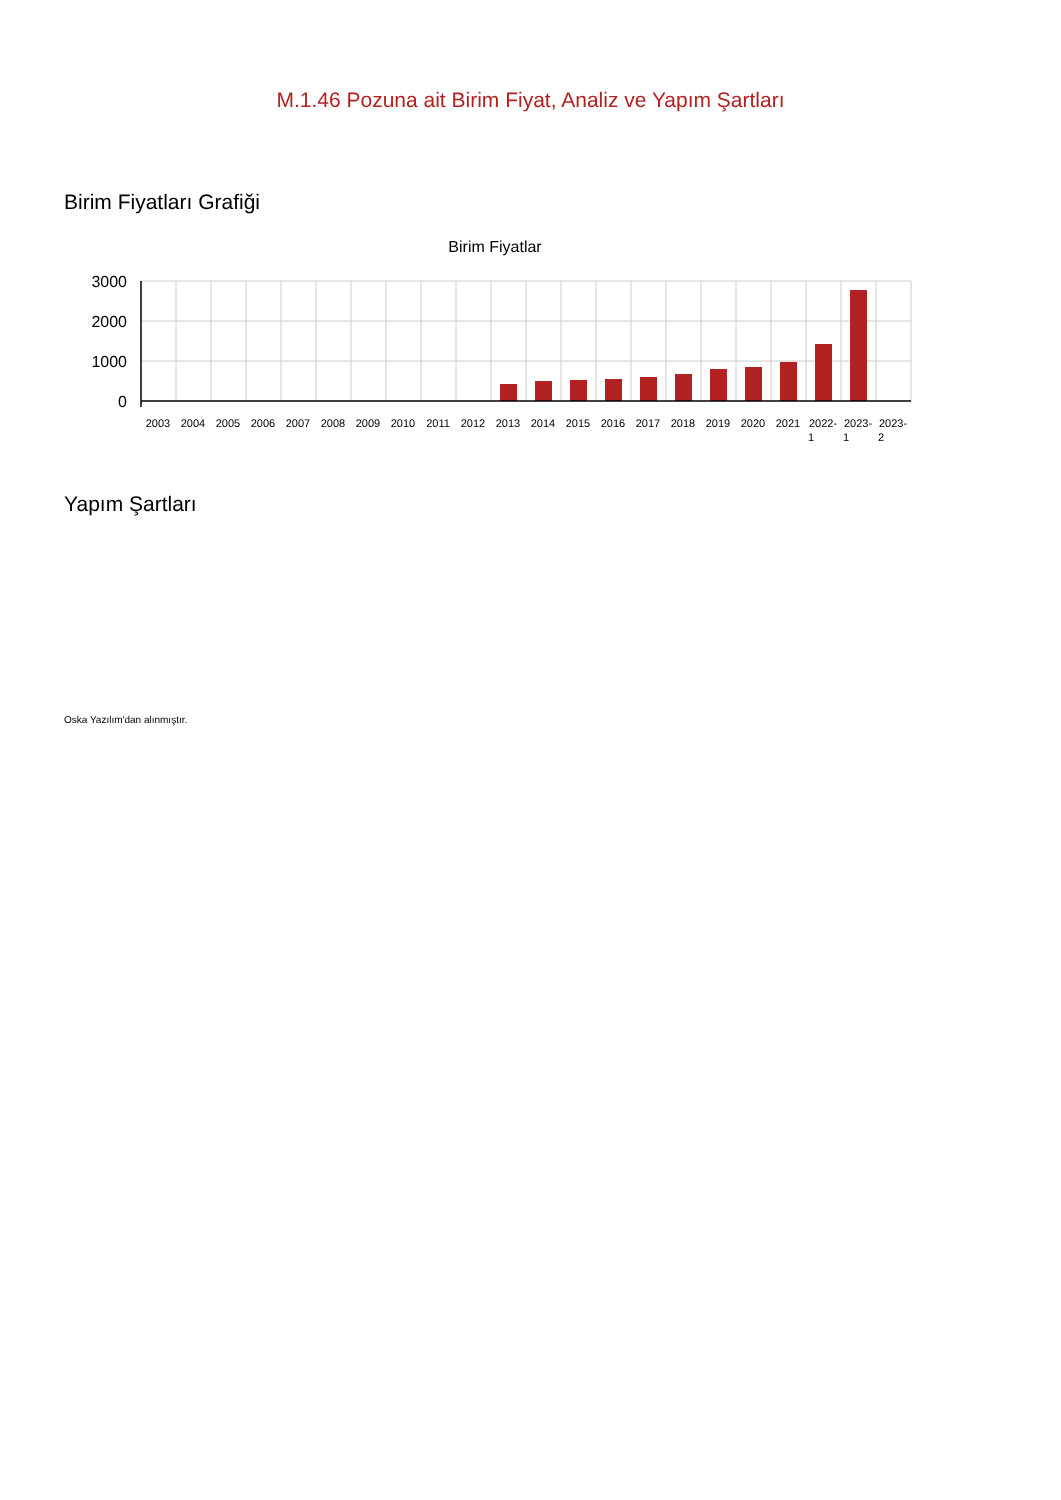M.1.46 Pozuna ait Birim Fiyat, Analiz ve Yapım Şartları
Birim Fiyatları Grafiği
Birim Fiyatlar
3000
2000
1000
0
2003
2004
2005
2006
2007
2008
2009
2010
2011
2012
2013
2014
2015
2016
2017
2018
2019
2020
2021
2022-
1
2023-
1
2023-
2
Yapım Şartları
Oska Yazılım'dan alınmıştır.